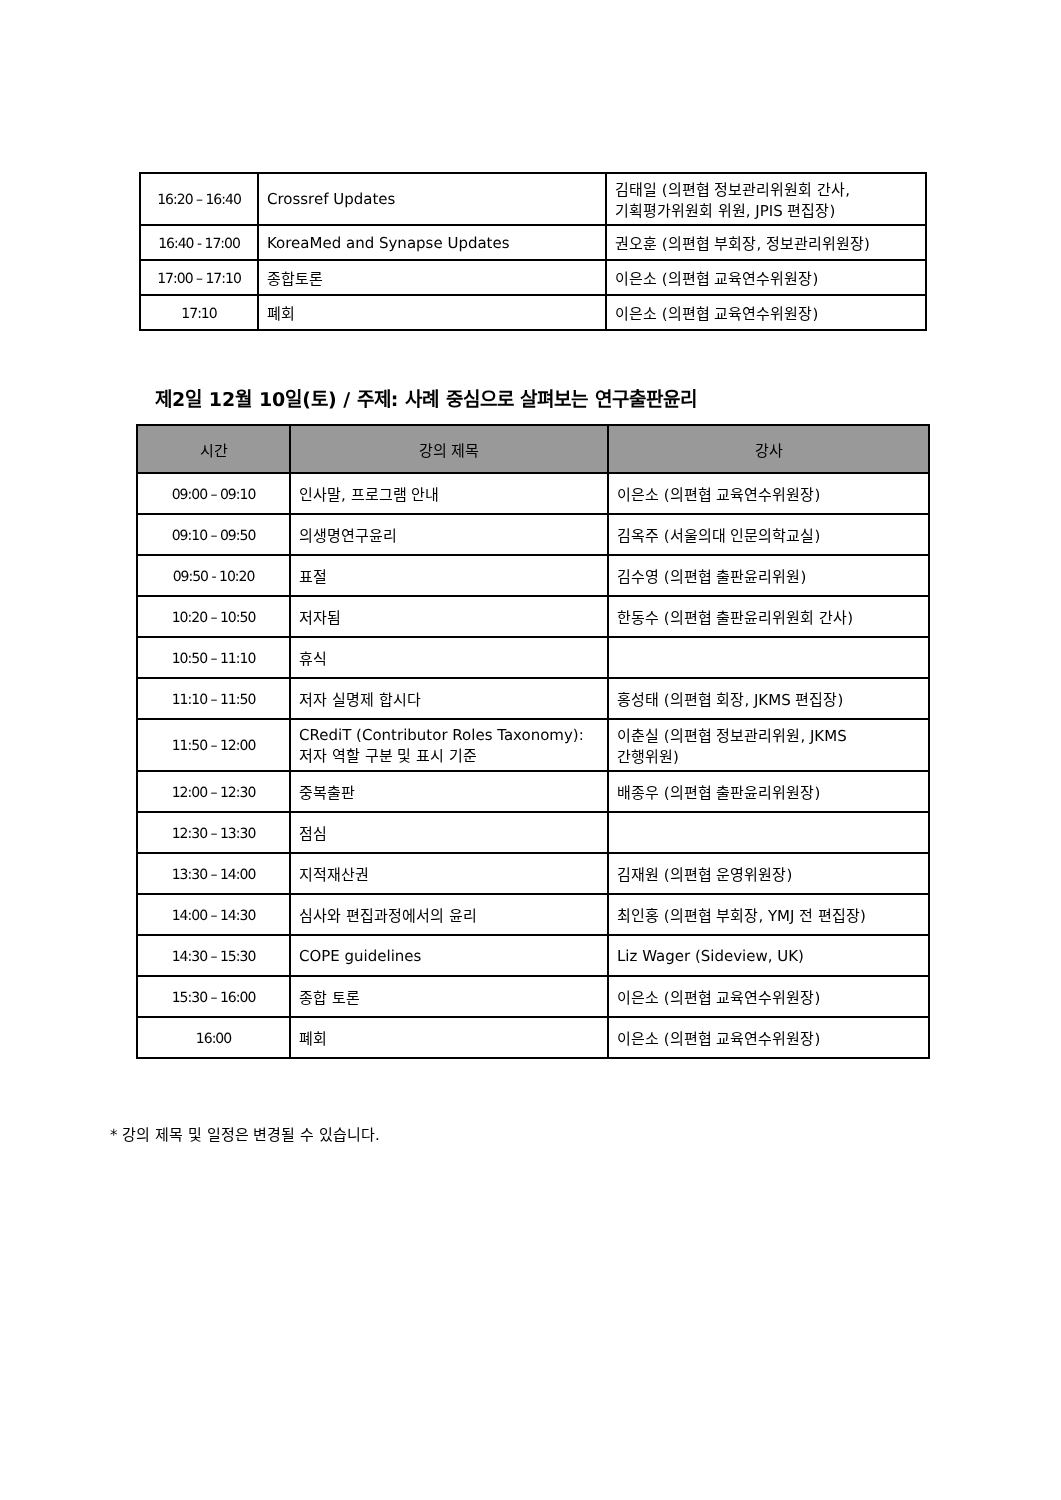| 16:20 – 16:40 | Crossref Updates | 김태일 (의편협 정보관리위원회 간사, 기획평가위원회 위원, JPIS 편집장) |
| 16:40 - 17:00 | KoreaMed and Synapse Updates | 권오훈 (의편협 부회장, 정보관리위원장) |
| 17:00 – 17:10 | 종합토론 | 이은소 (의편협 교육연수위원장) |
| 17:10 | 폐회 | 이은소 (의편협 교육연수위원장) |
제2일 12월 10일(토) / 주제: 사례 중심으로 살펴보는 연구출판윤리
| 시간 | 강의 제목 | 강사 |
| --- | --- | --- |
| 09:00 – 09:10 | 인사말, 프로그램 안내 | 이은소 (의편협 교육연수위원장) |
| 09:10 – 09:50 | 의생명연구윤리 | 김옥주 (서울의대 인문의학교실) |
| 09:50 - 10:20 | 표절 | 김수영 (의편협 출판윤리위원) |
| 10:20 – 10:50 | 저자됨 | 한동수 (의편협 출판윤리위원회 간사) |
| 10:50 – 11:10 | 휴식 | |
| 11:10 – 11:50 | 저자 실명제 합시다 | 홍성태 (의편협 회장, JKMS 편집장) |
| 11:50 – 12:00 | CRediT (Contributor Roles Taxonomy): 저자 역할 구분 및 표시 기준 | 이춘실 (의편협 정보관리위원, JKMS 간행위원) |
| 12:00 – 12:30 | 중복출판 | 배종우 (의편협 출판윤리위원장) |
| 12:30 – 13:30 | 점심 | |
| 13:30 – 14:00 | 지적재산권 | 김재원 (의편협 운영위원장) |
| 14:00 – 14:30 | 심사와 편집과정에서의 윤리 | 최인홍 (의편협 부회장, YMJ 전 편집장) |
| 14:30 – 15:30 | COPE guidelines | Liz Wager (Sideview, UK) |
| 15:30 – 16:00 | 종합 토론 | 이은소 (의편협 교육연수위원장) |
| 16:00 | 폐회 | 이은소 (의편협 교육연수위원장) |
* 강의 제목 및 일정은 변경될 수 있습니다.